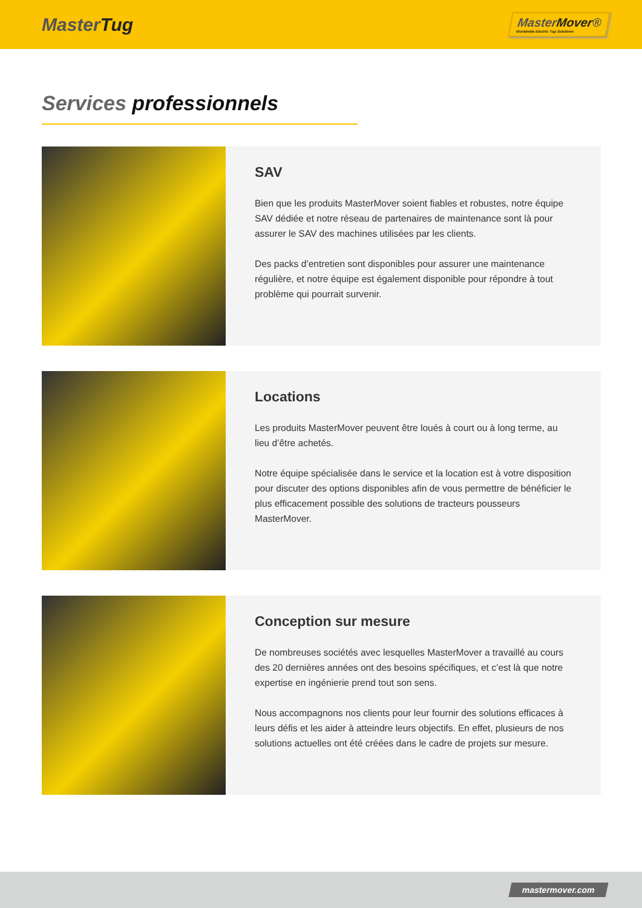MasterTug
MasterMover®
Worldwide Electric Tug Solutions
Services professionnels
SAV
Bien que les produits MasterMover soient fiables et robustes, notre équipe SAV dédiée et notre réseau de partenaires de maintenance sont là pour assurer le SAV des machines utilisées par les clients.
Des packs d’entretien sont disponibles pour assurer une maintenance régulière, et notre équipe est également disponible pour répondre à tout problème qui pourrait survenir.
Locations
Les produits MasterMover peuvent être loués à court ou à long terme, au lieu d’être achetés.
Notre équipe spécialisée dans le service et la location est à votre disposition pour discuter des options disponibles afin de vous permettre de bénéficier le plus efficacement possible des solutions de tracteurs pousseurs MasterMover.
Conception sur mesure
De nombreuses sociétés avec lesquelles MasterMover a travaillé au cours des 20 dernières années ont des besoins spécifiques, et c’est là que notre expertise en ingénierie prend tout son sens.
Nous accompagnons nos clients pour leur fournir des solutions efficaces à leurs défis et les aider à atteindre leurs objectifs. En effet, plusieurs de nos solutions actuelles ont été créées dans le cadre de projets sur mesure.
mastermover.com